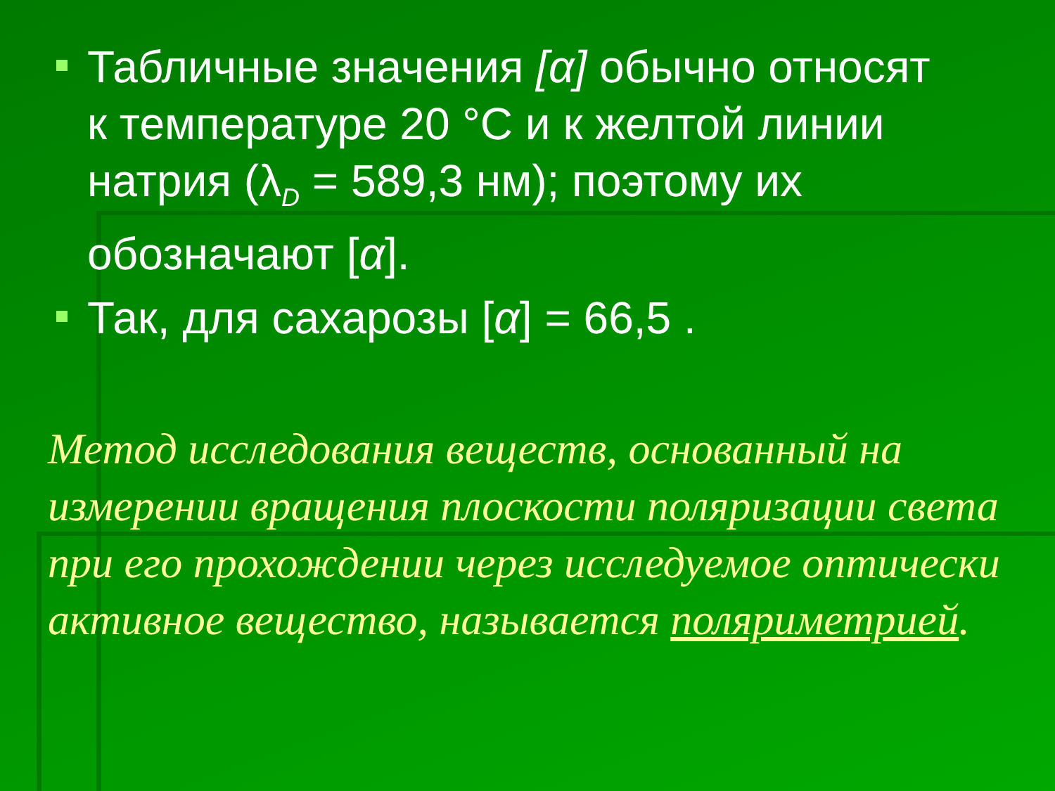Табличные значения [α] обычно относят к температуре 20 °С и к желтой линии натрия (λ<sub>D</sub> = 589,3 нм); поэтому их обозначают [α].
Так, для сахарозы [α] = 66,5 .
Метод исследования веществ, основанный на измерении вращения плоскости поляризации света при его прохождении через исследуемое оптически активное вещество, называется поляриметрией.